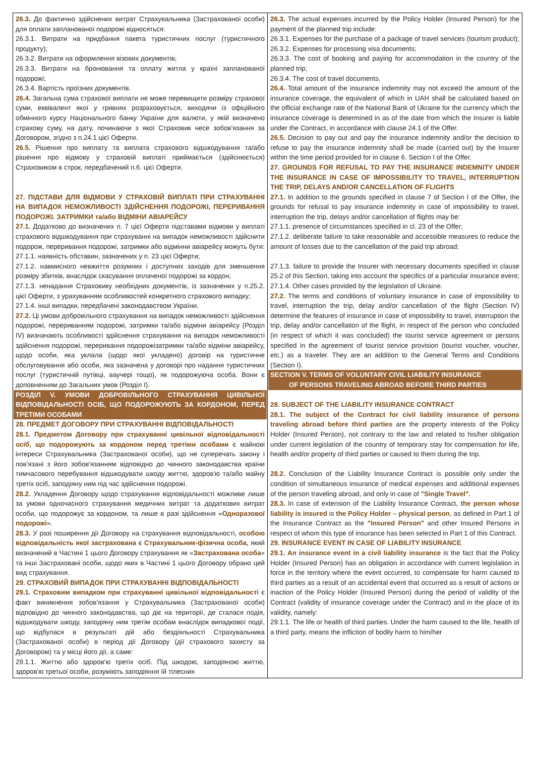| 26.3. До фактично здійснених витрат Страхувальника (Застрахованої особи) для оплати запланованої подорожі відносяться: 26.3.1. Витрати на придбання пакета туристичних послуг (туристичного продукту); 26.3.2. Витрати на оформлення візових документів; 26.3.3. Витрати на бронювання та оплату житла у країні запланованої подорожі; 26.3.4. Вартість проїзних документів. 26.4. Загальна сума страхової виплати не може перевищити розміру страхової суми, еквівалент якої у гривнях розраховується, виходячи із офіційного обмінного курсу Національного банку України для валюти, у якій визначено страхову суму, на дату, починаючи з якої Страховик несе зобов'язання за Договором, згідно з п.24.1 цієї Оферти. 26.5. Рішення про виплату та виплата страхового відшкодування та/або рішення про відмову у страховій виплаті приймається (здійснюється) Страховиком в строк, передбачений п.6. цієї Оферти. 27. ПІДСТАВИ ДЛЯ ВІДМОВИ У СТРАХОВІЙ ВИПЛАТІ ПРИ СТРАХУВАННІ НА ВИПАДОК НЕМОЖЛИВОСТІ ЗДІЙСНЕННЯ ПОДОРОЖІ, ПЕРЕРИВАННЯ ПОДОРОЖІ. ЗАТРИМКИ та/або ВІДМІНИ АВІАРЕЙСУ 27.1. Додатково до визначених п. 7 цієї Оферти підставами відмови у виплаті страхового відшкодування при страхуванні на випадок неможливості здійснити подорож, переривання подорожі, затримки або відмінни авіарейсу можуть бути: 27.1.1. наявність обставин, зазначених у п. 23 цієї Оферти; 27.1.2. навмисного невжиття розумних і доступних заходів для зменшення розміру збитків, внаслідок скасування оплаченої подорожі за кордон; 27.1.3. ненадання Страховику необхідних документів, із зазначених у п.25.2. цієї Оферти, з урахуванням особливостей конкретного страхового випадку; 27.1.4. інші випадки, передбачені законодавством України. 27.2. Ці умови добровільного страхування на випадок неможливості здійснення подорожі, перериванням подорожі, затримки та/або відміни авіарейсу (Розділ IV) визначають особливості здійснення страхування на випадок неможливості здійснення подорожі, переривання подорожізатримки та/або відміни авіарейсу, щодо особи, яка уклала (щодо якої укладено) договір на туристичне обслуговування або особи, яка зазначена у договорі про надання туристичних послуг (туристичній путівці, ваучері тощо), як подорожуюча особа. Вони є доповненням до Загальних умов (Розділ I). РОЗДІЛ V. УМОВИ ДОБРОВІЛЬНОГО СТРАХУВАННЯ ЦИВІЛЬНОЇ ВІДПОВІДАЛЬНОСТІ ОСІБ, ЩО ПОДОРОЖУЮТЬ ЗА КОРДОНОМ, ПЕРЕД ТРЕТІМИ ОСОБАМИ 28. ПРЕДМЕТ ДОГОВОРУ ПРИ СТРАХУВАННІ ВІДПОВІДАЛЬНОСТІ 28.1. Предметом Договору при страхуванні цивільної відповідальності осіб, що подорожують за кордоном перед третіми особами є майнові інтереси Страхувальника (Застрахованої особи), що не суперечать закону і пов'язані з його зобов'язанням відповідно до чинного законодавства країни тимчасового перебування відшкодувати шкоду життю, здоров'ю та/або майну третіх осіб, заподіяну ним під час здійснення подорожі. 28.2. Укладення Договору щодо страхування відповідальності можливе лише за умови одночасного страхування медичних витрат та додаткових витрат особи, що подорожує за кордоном, та лише в разі здійснення « Одноразової подорожі ». 28.3. У разі поширення дії Договору на страхування відповідальності, особою відповідальність якої застрахована є Страхувальник-фізична особа, який визначений в Частині 1 цього Договору страхування як « Застрахована особа » та інші Застраховані особи, щодо яких в Частині 1 цього Договору обрано цей вид страхування. 29. СТРАХОВИЙ ВИПАДОК ПРИ СТРАХУВАННІ ВІДПОВІДАЛЬНОСТІ 29.1. Страховим випадком при страхуванні цивільної відповідальності є факт виникнення зобов'язання у Страхувальника (Застрахованої особи) відповідно до чинного законодавства, що діє на території, де сталася подія, відшкодувати шкоду, заподіяну ним третім особам внаслідок випадкової події, що відбулася в результаті дій або бездіяльності Страхувальника (Застрахованої особи) в період дії Договору (дії страхового захисту за Договором) та у місці його дії, а саме: 29.1.1. Життю або здоров'ю третіх осіб. Під шкодою, заподіяною життю, здоров'ю третьої особи, розуміють заподіяння їй тілесних | 26.3. The actual expenses incurred by the Policy Holder (Insured Person) for the payment of the planned trip include: 26.3.1. Expenses for the purchase of a package of travel services (tourism product); 26.3.2. Expenses for processing visa documents; 26.3.3. The cost of booking and paying for accommodation in the country of the planned trip; 26.3.4. The cost of travel documents. 26.4. Total amount of the insurance indemnity may not exceed the amount of the insurance coverage, the equivalent of which in UAH shall be calculated based on the official exchange rate of the National Bank of Ukraine for the currency which the insurance coverage is determined in as of the date from which the Insurer is liable under the Contract, in accordance with clause 24.1 of the Offer. 26.5. Decision to pay out and pay the insurance indemnity and/or the decision to refuse to pay the insurance indemnity shall be made (carried out) by the Insurer within the time period provided for in clause 6. Section I of the Offer. 27. GROUNDS FOR REFUSAL TO PAY THE INSURANCE INDEMNITY UNDER THE INSURANCE IN CASE OF IMPOSSIBILITY TO TRAVEL, INTERRUPTION THE TRIP, DELAYS AND/OR CANCELLATION OF FLIGHTS 27.1. In addition to the grounds specified in clause 7 of Section I of the Offer, the grounds for refusal to pay insurance indemnity in case of impossibility to travel, interruption the trip, delays and/or cancellation of flights may be: 27.1.1. presence of circumstances specified in cl. 23 of the Offer; 27.1.2. deliberate failure to take reasonable and accessible measures to reduce the amount of losses due to the cancellation of the paid trip abroad; 27.1.3. failure to provide the Insurer with necessary documents specified in clause 25.2 of this Section, taking into account the specifics of a particular insurance event; 27.1.4. Other cases provided by the legislation of Ukraine. 27.2. The terms and conditions of voluntary insurance in case of impossibility to travel, interruption the trip, delay and/or cancellation of the flight (Section IV) determine the features of insurance in case of impossibility to travel, interruption the trip, delay and/or cancellation of the flight, in respect of the person who concluded (in respect of which it was concluded) the tourist service agreement or persons specified in the agreement of tourist service provision (tourist voucher, voucher, etc.) as a traveler. They are an addition to the General Terms and Conditions (Section I). SECTION V. TERMS OF VOLUNTARY CIVIL LIABILITY INSURANCE OF PERSONS TRAVELING ABROAD BEFORE THIRD PARTIES 28. SUBJECT OF THE LIABILITY INSURANCE CONTRACT 28.1. The subject of the Contract for civil liability insurance of persons traveling abroad before third parties are the property interests of the Policy Holder (Insured Person), not contrary to the law and related to his/her obligation under current legislation of the country of temporary stay for compensation for life, health and/or property of third parties or caused to them during the trip. 28.2. Conclusion of the Liability Insurance Contract is possible only under the condition of simultaneous insurance of medical expenses and additional expenses of the person traveling abroad, and only in case of "Single Travel" . 28.3. In case of extension of the Liability Insurance Contract, the person whose liability is insured is the Policy Holder – physical person , as defined in Part 1 of the Insurance Contract as the "Insured Person" and other Insured Persons in respect of whom this type of insurance has been selected in Part 1 of this Contract. 29. INSURANCE EVENT IN CASE OF LIABILITY INSURANCE 29.1. An insurance event in a civil liability insurance is the fact that the Policy Holder (Insured Person) has an obligation in accordance with current legislation in force in the territory where the event occurred, to compensate for harm caused to third parties as a result of an accidental event that occurred as a result of actions or inaction of the Policy Holder (Insured Person) during the period of validity of the Contract (validity of insurance coverage under the Contract) and in the place of its validity, namely: 29.1.1. The life or health of third parties. Under the harm caused to the life, health of a third party, means the infliction of bodily harm to him/her |